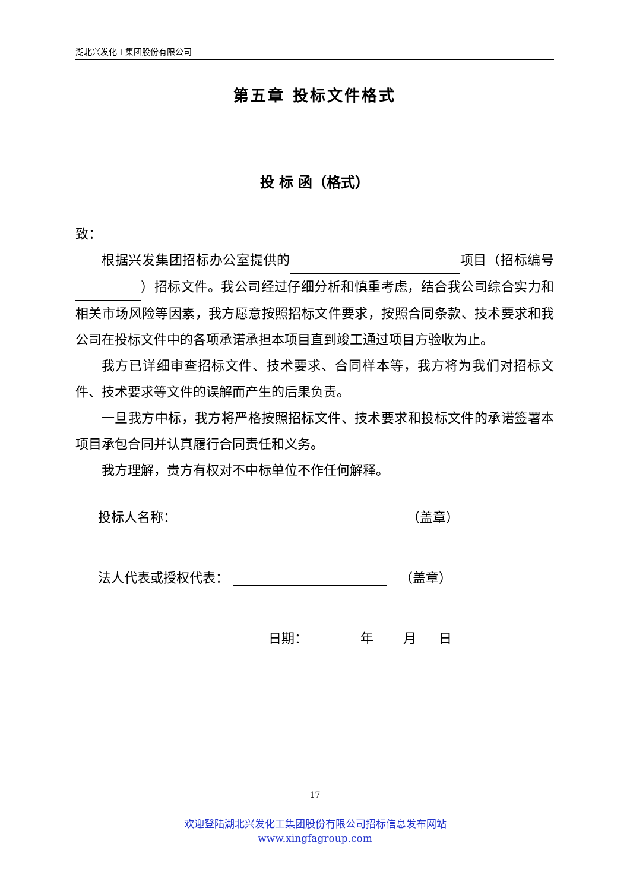湖北兴发化工集团股份有限公司
第五章 投标文件格式
投 标 函（格式）
致：
根据兴发集团招标办公室提供的 项目（招标编号 ）招标文件。我公司经过仔细分析和慎重考虑，结合我公司综合实力和相关市场风险等因素，我方愿意按照招标文件要求，按照合同条款、技术要求和我公司在投标文件中的各项承诺承担本项目直到竣工通过项目方验收为止。
我方已详细审查招标文件、技术要求、合同样本等，我方将为我们对招标文件、技术要求等文件的误解而产生的后果负责。
一旦我方中标，我方将严格按照招标文件、技术要求和投标文件的承诺签署本项目承包合同并认真履行合同责任和义务。
我方理解，贵方有权对不中标单位不作任何解释。
投标人名称： （盖章）
法人代表或授权代表： （盖章）
日期： 年 月 日
17
欢迎登陆湖北兴发化工集团股份有限公司招标信息发布网站
www.xingfagroup.com